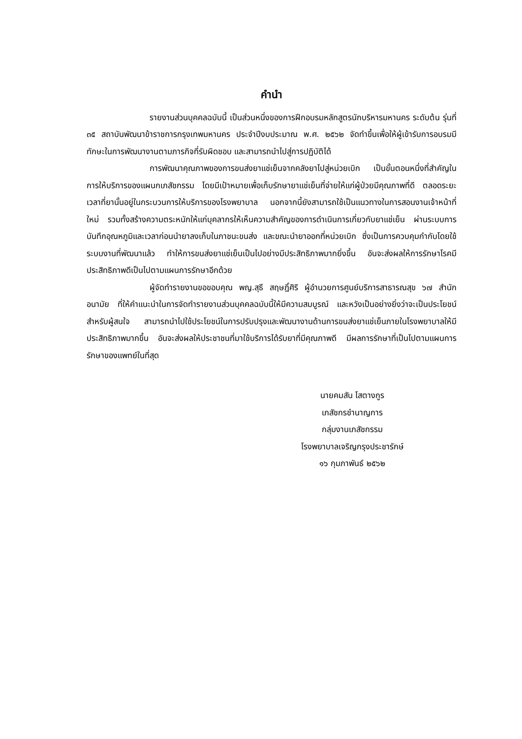คำนำ
รายงานส่วนบุคคลฉบับนี้ เป็นส่วนหนึ่งของการฝึกอบรมหลักสูตรนักบริหารมหานคร ระดับต้น รุ่นที่ ๓๕ สถาบันพัฒนาข้าราชการกรุงเทพมหานคร ประจำปีงบประมาณ พ.ศ. ๒๕๖๒ จัดทำขึ้นเพื่อให้ผู้เข้ารับการอบรมมีทักษะในการพัฒนางานตามภารกิจที่รับผิดชอบ และสามารถนำไปสู่การปฏิบัติได้
การพัฒนาคุณภาพของการขนส่งยาแช่เย็นจากคลังยาไปสู่หน่วยเบิก เป็นขั้นตอนหนึ่งที่สำคัญในการให้บริการของแผนกเภสัชกรรม โดยมีเป้าหมายเพื่อเก็บรักษายาแช่เย็นที่จ่ายให้แก่ผู้ป่วยมีคุณภาพที่ดี ตลอดระยะเวลาที่ยานั้นอยู่ในกระบวนการให้บริการของโรงพยาบาล นอกจากนี้ยังสามารถใช้เป็นแนวทางในการสอนงานเจ้าหน้าที่ใหม่ รวมทั้งสร้างความตระหนักให้แก่บุคลากรให้เห็นความสำคัญของการดำเนินการเกี่ยวกับยาแช่เย็น ผ่านระบบการบันทึกอุณหภูมิและเวลาก่อนนำยาลงเก็บในภาชนะขนส่ง และขณะนำยาออกที่หน่วยเบิก ซึ่งเป็นการควบคุมกำกับโดยใช้ระบบงานที่พัฒนาแล้ว ทำให้การขนส่งยาแช่เย็นเป็นไปอย่างมีประสิทธิภาพมากยิ่งขึ้น อันจะส่งผลให้การรักษาโรคมีประสิทธิภาพดีเป็นไปตามแผนการรักษาอีกด้วย
ผู้จัดทำรายงานขอขอบคุณ พญ.สุธี สฤษฎิ์ศิริ ผู้อำนวยการศูนย์บริการสาธารณสุข ๖๗ สำนักอนามัย ที่ให้คำแนะนำในการจัดทำรายงานส่วนบุคคลฉบับนี้ให้มีความสมบูรณ์ และหวังเป็นอย่างยิ่งว่าจะเป็นประโยชน์สำหรับผู้สนใจ สามารถนำไปใช้ประโยชน์ในการปรับปรุงและพัฒนางานด้านการขนส่งยาแช่เย็นภายในโรงพยาบาลให้มีประสิทธิภาพมากขึ้น อันจะส่งผลให้ประชาชนที่มาใช้บริการได้รับยาที่มีคุณภาพดี มีผลการรักษาที่เป็นไปตามแผนการรักษาของแพทย์ในที่สุด
นายคมสัน โสตางกูร
เภสัชกรชำนาญการ
กลุ่มงานเภสัชกรรม
โรงพยาบาลเจริญกรุงประชารักษ์
๑๖ กุมภาพันธ์ ๒๕๖๒